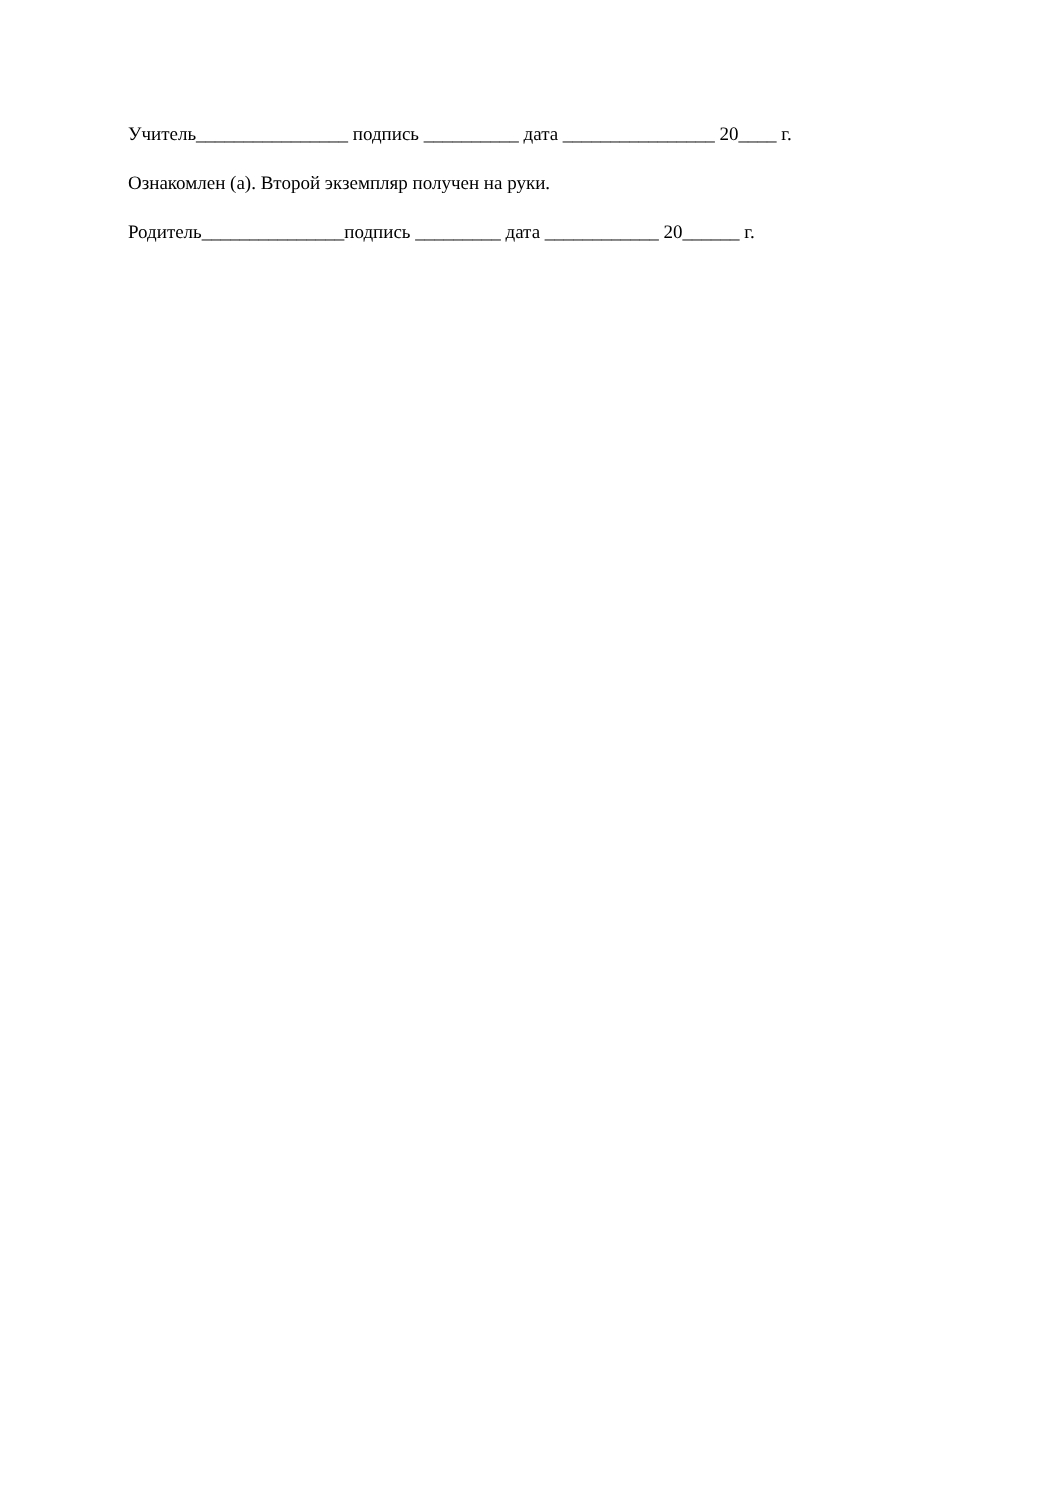Учитель________________ подпись __________ дата ________________ 20____ г.
Ознакомлен (а). Второй экземпляр получен на руки.
Родитель_______________подпись _________ дата ____________ 20______ г.